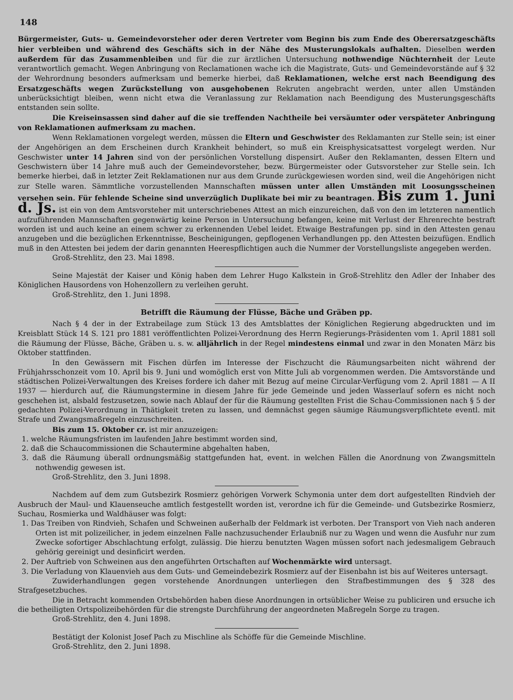148
Bürgermeister, Guts- u. Gemeindevorsteher oder deren Vertreter vom Beginn bis zum Ende des Oberersatzgeschäfts hier verbleiben und während des Geschäfts sich in der Nähe des Musterungslokals aufhalten. Dieselben werden außerdem für das Zusammenbleiben und für die zur ärztlichen Untersuchung nothwendige Nüchternheit der Leute verantwortlich gemacht. Wegen Anbringung von Reclamationen wache ich die Magistrate, Guts- und Gemeindevorstände auf § 32 der Wehrordnung besonders aufmerksam und bemerke hierbei, daß Reklamationen, welche erst nach Beendigung des Ersatzgeschäfts wegen Zurückstellung von ausgehobenen Rekruten angebracht werden, unter allen Umständen unberücksichtigt bleiben, wenn nicht etwa die Veranlassung zur Reklamation nach Beendigung des Musterungsgeschäfts entstanden sein sollte.
Die Kreiseinsassen sind daher auf die sie treffenden Nachtheile bei versäumter oder verspäteter Anbringung von Reklamationen aufmerksam zu machen.
Wenn Reklamationen vorgelegt werden, müssen die Eltern und Geschwister des Reklamanten zur Stelle sein; ist einer der Angehörigen an dem Erscheinen durch Krankheit behindert, so muß ein Kreisphysicatsattest vorgelegt werden. Nur Geschwister unter 14 Jahren sind von der persönlichen Vorstellung dispensirt. Außer den Reklamanten, dessen Eltern und Geschwistern über 14 Jahre muß auch der Gemeindevorsteher, bezw. Bürgermeister oder Gutsvorsteher zur Stelle sein. Ich bemerke hierbei, daß in letzter Zeit Reklamationen nur aus dem Grunde zurückgewiesen worden sind, weil die Angehörigen nicht zur Stelle waren. Sämmtliche vorzustellenden Mannschaften müssen unter allen Umständen mit Loosungsscheinen versehen sein. Für fehlende Scheine sind unverzüglich Duplikate bei mir zu beantragen. Bis zum 1. Juni d. Js. ist ein von dem Amtsvorsteher mit unterschriebenes Attest an mich einzureichen, daß von den im letzteren namentlich aufzuführenden Mannschaften gegenwärtig keine Person in Untersuchung befangen, keine mit Verlust der Ehrenrechte bestraft worden ist und auch keine an einem schwer zu erkennenden Uebel leidet. Etwaige Bestrafungen pp. sind in den Attesten genau anzugeben und die bezüglichen Erkenntnisse, Bescheinigungen, gepflogenen Verhandlungen pp. den Attesten beizufügen. Endlich muß in den Attesten bei jedem der darin genannten Heerespflichtigen auch die Nummer der Vorstellungsliste angegeben werden.
Groß-Strehlitz, den 23. Mai 1898.
Seine Majestät der Kaiser und König haben dem Lehrer Hugo Kalkstein in Groß-Strehlitz den Adler der Inhaber des Königlichen Hausordens von Hohenzollern zu verleihen geruht.
Groß-Strehlitz, den 1. Juni 1898.
Betrifft die Räumung der Flüsse, Bäche und Gräben pp.
Nach § 4 der in der Extrabeilage zum Stück 13 des Amtsblattes der Königlichen Regierung abgedruckten und im Kreisblatt Stück 14 S. 121 pro 1881 veröffentlichten Polizei-Verordnung des Herrn Regierungs-Präsidenten vom 1. April 1881 soll die Räumung der Flüsse, Bäche, Gräben u. s. w. alljährlich in der Regel mindestens einmal und zwar in den Monaten März bis Oktober stattfinden.
In den Gewässern mit Fischen dürfen im Interesse der Fischzucht die Räumungsarbeiten nicht während der Frühjahrsschonzeit vom 10. April bis 9. Juni und womöglich erst von Mitte Juli ab vorgenommen werden. Die Amtsvorstände und städtischen Polizei-Verwaltungen des Kreises fordere ich daher mit Bezug auf meine Circular-Verfügung vom 2. April 1881 — A II 1937 — hierdurch auf, die Räumungstermine in diesem Jahre für jede Gemeinde und jeden Wasserlauf sofern es nicht noch geschehen ist, alsbald festzusetzen, sowie nach Ablauf der für die Räumung gestellten Frist die Schau-Commissionen nach § 5 der gedachten Polizei-Verordnung in Thätigkeit treten zu lassen, und demnächst gegen säumige Räumungsverpflichtete eventl. mit Strafe und Zwangsmaßregeln einzuschreiten.
Bis zum 15. Oktober cr. ist mir anzuzeigen:
1. welche Räumungsfristen im laufenden Jahre bestimmt worden sind,
2. daß die Schaucommissionen die Schautermine abgehalten haben,
3. daß die Räumung überall ordnungsmäßig stattgefunden hat, event. in welchen Fällen die Anordnung von Zwangsmitteln nothwendig gewesen ist.
Groß-Strehlitz, den 3. Juni 1898.
Nachdem auf dem zum Gutsbezirk Rosmierz gehörigen Vorwerk Schymonia unter dem dort aufgestellten Rindvieh der Ausbruch der Maul- und Klauenseuche amtlich festgestellt worden ist, verordne ich für die Gemeinde- und Gutsbezirke Rosmierz, Suchau, Rosmierka und Waldhäuser was folgt:
1. Das Treiben von Rindvieh, Schafen und Schweinen außerhalb der Feldmark ist verboten. Der Transport von Vieh nach anderen Orten ist mit polizeilicher, in jedem einzelnen Falle nachzusuchender Erlaubniß nur zu Wagen und wenn die Ausfuhr nur zum Zwecke sofortiger Abschlachtung erfolgt, zulässig. Die hierzu benutzten Wagen müssen sofort nach jedesmaligem Gebrauch gehörig gereinigt und desinficirt werden.
2. Der Auftrieb von Schweinen aus den angeführten Ortschaften auf Wochenmärkte wird untersagt.
3. Die Verladung von Klauenvieh aus dem Guts- und Gemeindebezirk Rosmierz auf der Eisenbahn ist bis auf Weiteres untersagt.
Zuwiderhandlungen gegen vorstehende Anordnungen unterliegen den Strafbestimmungen des § 328 des Strafgesetzbuches.
Die in Betracht kommenden Ortsbehörden haben diese Anordnungen in ortsüblicher Weise zu publiciren und ersuche ich die betheiligten Ortspolizeibehörden für die strengste Durchführung der angeordneten Maßregeln Sorge zu tragen.
Groß-Strehlitz, den 4. Juni 1898.
Bestätigt der Kolonist Josef Pach zu Mischline als Schöffe für die Gemeinde Mischline.
Groß-Strehlitz, den 2. Juni 1898.